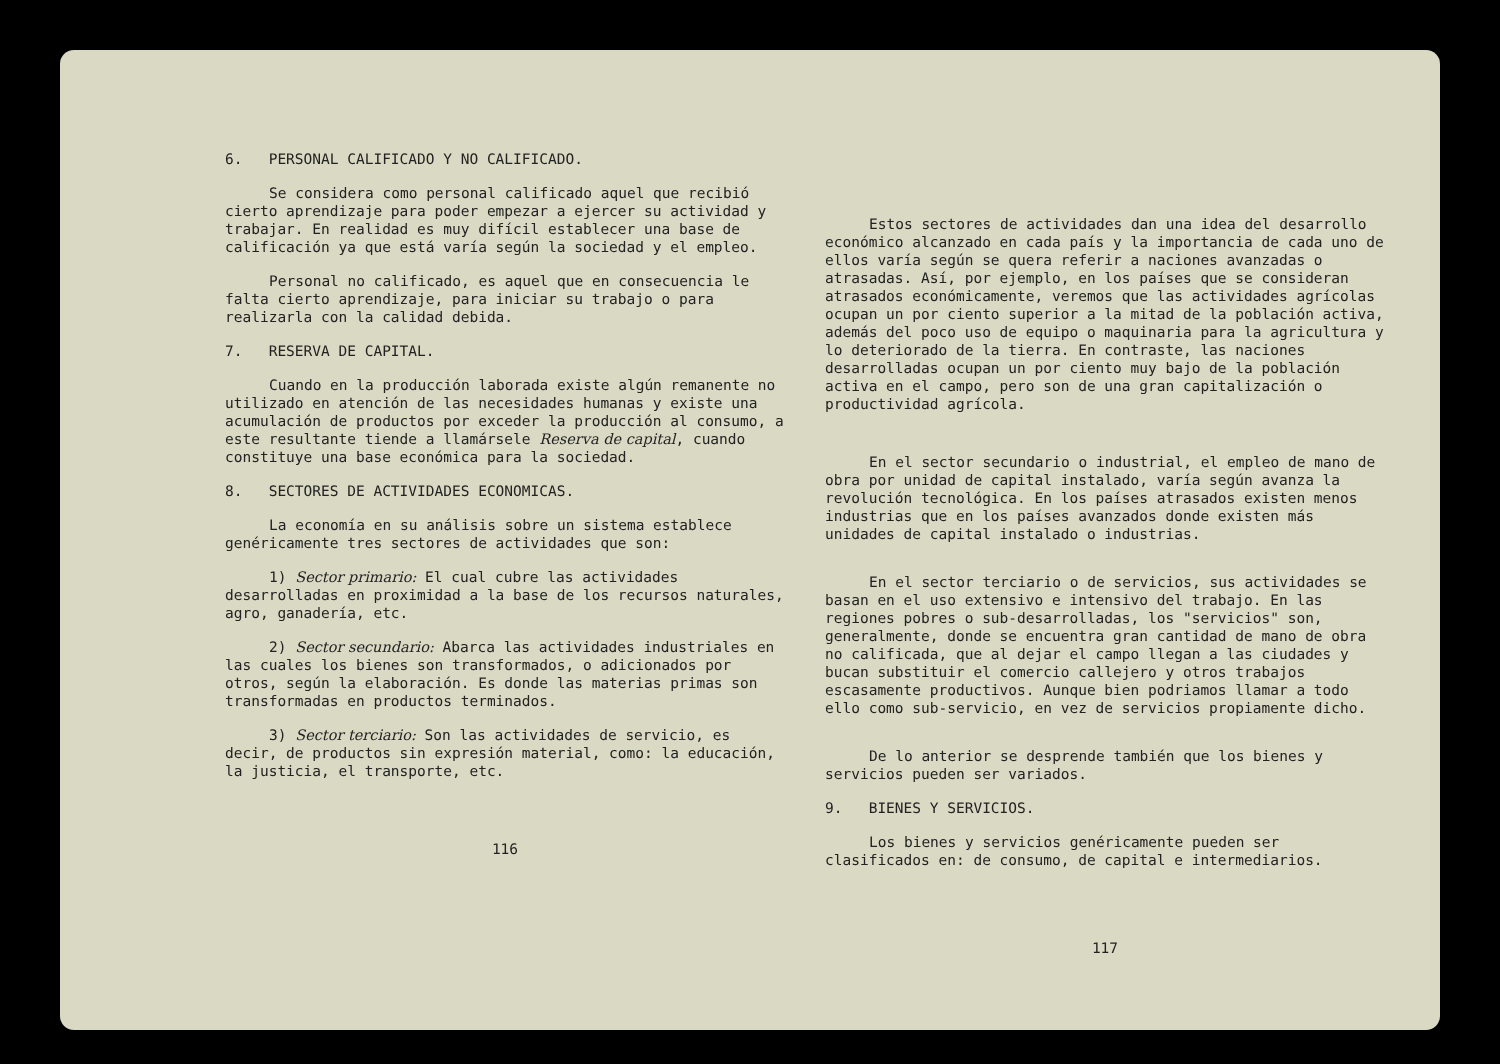6. PERSONAL CALIFICADO Y NO CALIFICADO.
Se considera como personal calificado aquel que recibió cierto aprendizaje para poder empezar a ejercer su actividad y trabajar. En realidad es muy difícil establecer una base de calificación ya que está varía según la sociedad y el empleo.
Personal no calificado, es aquel que en consecuencia le falta cierto aprendizaje, para iniciar su trabajo o para realizarla con la calidad debida.
7. RESERVA DE CAPITAL.
Cuando en la producción laborada existe algún remanente no utilizado en atención de las necesidades humanas y existe una acumulación de productos por exceder la producción al consumo, a este resultante tiende a llamársele Reserva de capital, cuando constituye una base económica para la sociedad.
8. SECTORES DE ACTIVIDADES ECONOMICAS.
La economía en su análisis sobre un sistema establece genéricamente tres sectores de actividades que son:
1) Sector primario: El cual cubre las actividades desarrolladas en proximidad a la base de los recursos naturales, agro, ganadería, etc.
2) Sector secundario: Abarca las actividades industriales en las cuales los bienes son transformados, o adicionados por otros, según la elaboración. Es donde las materias primas son transformadas en productos terminados.
3) Sector terciario: Son las actividades de servicio, es decir, de productos sin expresión material, como: la educación, la justicia, el transporte, etc.
116
Estos sectores de actividades dan una idea del desarrollo económico alcanzado en cada país y la importancia de cada uno de ellos varía según se quera referir a naciones avanzadas o atrasadas. Así, por ejemplo, en los países que se consideran atrasados económicamente, veremos que las actividades agrícolas ocupan un por ciento superior a la mitad de la población activa, además del poco uso de equipo o maquinaria para la agricultura y lo deteriorado de la tierra. En contraste, las naciones desarrolladas ocupan un por ciento muy bajo de la población activa en el campo, pero son de una gran capitalización o productividad agrícola.
En el sector secundario o industrial, el empleo de mano de obra por unidad de capital instalado, varía según avanza la revolución tecnológica. En los países atrasados existen menos industrias que en los países avanzados donde existen más unidades de capital instalado o industrias.
En el sector terciario o de servicios, sus actividades se basan en el uso extensivo e intensivo del trabajo. En las regiones pobres o sub-desarrolladas, los "servicios" son, generalmente, donde se encuentra gran cantidad de mano de obra no calificada, que al dejar el campo llegan a las ciudades y bucan substituir el comercio callejero y otros trabajos escasamente productivos. Aunque bien podriamos llamar a todo ello como sub-servicio, en vez de servicios propiamente dicho.
De lo anterior se desprende también que los bienes y servicios pueden ser variados.
9. BIENES Y SERVICIOS.
Los bienes y servicios genéricamente pueden ser clasificados en: de consumo, de capital e intermediarios.
117